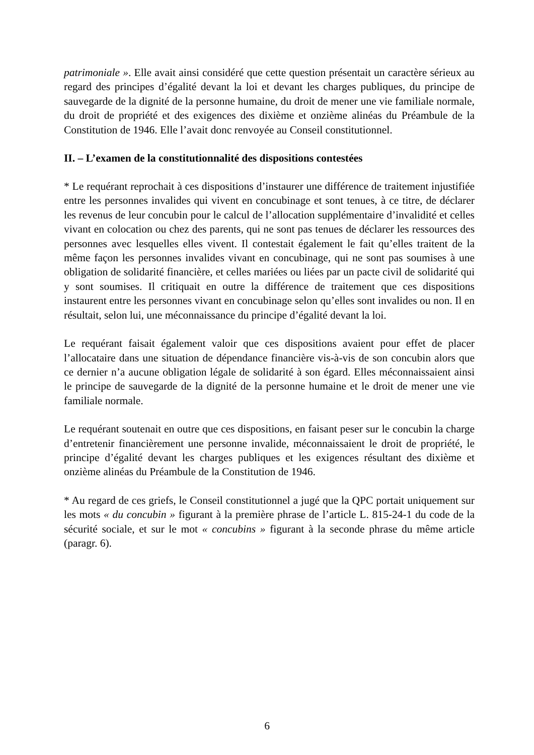patrimoniale ». Elle avait ainsi considéré que cette question présentait un caractère sérieux au regard des principes d’égalité devant la loi et devant les charges publiques, du principe de sauvegarde de la dignité de la personne humaine, du droit de mener une vie familiale normale, du droit de propriété et des exigences des dixième et onzième alinéas du Préambule de la Constitution de 1946. Elle l’avait donc renvoyée au Conseil constitutionnel.
II. – L’examen de la constitutionnalité des dispositions contestées
* Le requérant reprochait à ces dispositions d’instaurer une différence de traitement injustifiée entre les personnes invalides qui vivent en concubinage et sont tenues, à ce titre, de déclarer les revenus de leur concubin pour le calcul de l’allocation supplémentaire d’invalidité et celles vivant en colocation ou chez des parents, qui ne sont pas tenues de déclarer les ressources des personnes avec lesquelles elles vivent. Il contestait également le fait qu’elles traitent de la même façon les personnes invalides vivant en concubinage, qui ne sont pas soumises à une obligation de solidarité financière, et celles mariées ou liées par un pacte civil de solidarité qui y sont soumises. Il critiquait en outre la différence de traitement que ces dispositions instaurent entre les personnes vivant en concubinage selon qu’elles sont invalides ou non. Il en résultait, selon lui, une méconnaissance du principe d’égalité devant la loi.
Le requérant faisait également valoir que ces dispositions avaient pour effet de placer l’allocataire dans une situation de dépendance financière vis-à-vis de son concubin alors que ce dernier n’a aucune obligation légale de solidarité à son égard. Elles méconnaissaient ainsi le principe de sauvegarde de la dignité de la personne humaine et le droit de mener une vie familiale normale.
Le requérant soutenait en outre que ces dispositions, en faisant peser sur le concubin la charge d’entretenir financièrement une personne invalide, méconnaissaient le droit de propriété, le principe d’égalité devant les charges publiques et les exigences résultant des dixième et onzième alinéas du Préambule de la Constitution de 1946.
* Au regard de ces griefs, le Conseil constitutionnel a jugé que la QPC portait uniquement sur les mots « du concubin » figurant à la première phrase de l’article L. 815-24-1 du code de la sécurité sociale, et sur le mot « concubins » figurant à la seconde phrase du même article (paragr. 6).
6